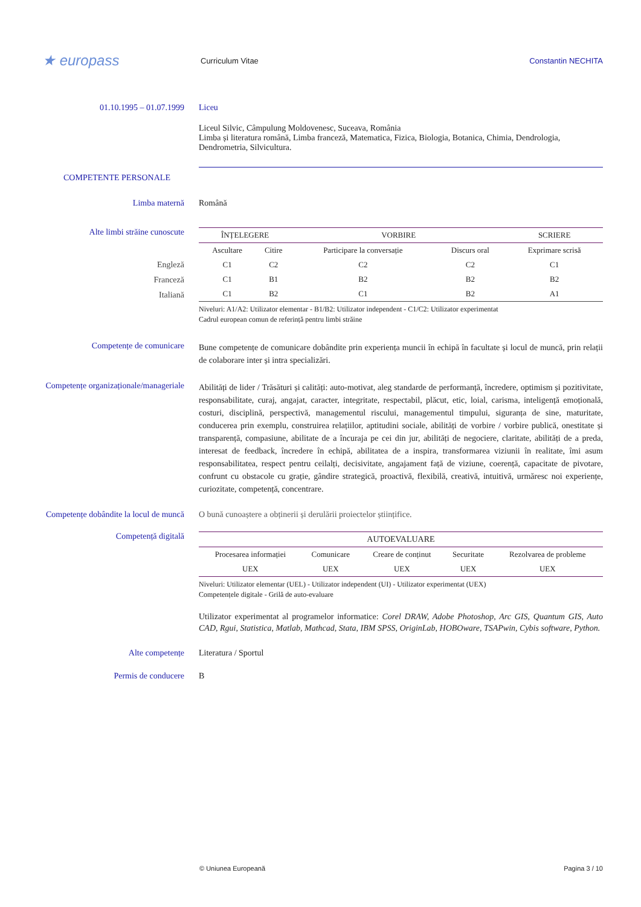★ europass
Curriculum Vitae Constantin NECHITA
01.10.1995 – 01.07.1999 Liceu
Liceul Silvic, Câmpulung Moldovenesc, Suceava, România
Limba și literatura română, Limba franceză, Matematica, Fizica, Biologia, Botanica, Chimia, Dendrologia, Dendrometria, Silvicultura.
COMPETENTE PERSONALE
Limba maternă Română
Alte limbi străine cunoscute
| ÎNȚELEGERE | | VORBIRE | | SCRIERE |
| --- | --- | --- | --- | --- |
| Ascultare | Citire | Participare la conversație | Discurs oral | Exprimare scrisă |
| C1 | C2 | C2 | C2 | C1 |
| C1 | B1 | B2 | B2 | B2 |
| C1 | B2 | C1 | B2 | A1 |
Niveluri: A1/A2: Utilizator elementar - B1/B2: Utilizator independent - C1/C2: Utilizator experimentat
Cadrul european comun de referință pentru limbi străine
Engleză
Franceză
Italiană
Competențe de comunicare
Bune competențe de comunicare dobândite prin experiența muncii în echipă în facultate și locul de muncă, prin relații de colaborare inter și intra specializări.
Competențe organizaționale/manageriale
Abilități de lider / Trăsături și calități: auto-motivat, aleg standarde de performanță, încredere, optimism și pozitivitate, responsabilitate, curaj, angajat, caracter, integritate, respectabil, plăcut, etic, loial, carisma, inteligență emoțională, costuri, disciplină, perspectivă, managementul riscului, managementul timpului, siguranța de sine, maturitate, conducerea prin exemplu, construirea relațiilor, aptitudini sociale, abilități de vorbire / vorbire publică, onestitate și transparență, compasiune, abilitate de a încuraja pe cei din jur, abilități de negociere, claritate, abilități de a preda, interesat de feedback, încredere în echipă, abilitatea de a inspira, transformarea viziunii în realitate, îmi asum responsabilitatea, respect pentru ceilalți, decisivitate, angajament față de viziune, coerență, capacitate de pivotare, confrunt cu obstacole cu grație, gândire strategică, proactivă, flexibilă, creativă, intuitivă, urmăresc noi experiențe, curiozitate, competență, concentrare.
Competențe dobândite la locul de muncă
O bună cunoaștere a obținerii și derulării proiectelor științifice.
Competență digitală
| AUTOEVALUARE | | | | |
| --- | --- | --- | --- | --- |
| Procesarea informației | Comunicare | Creare de conținut | Securitate | Rezolvarea de probleme |
| UEX | UEX | UEX | UEX | UEX |
Niveluri: Utilizator elementar (UEL) - Utilizator independent (UI) - Utilizator experimentat (UEX)
Competențele digitale - Grilă de auto-evaluare
Utilizator experimentat al programelor informatice: Corel DRAW, Adobe Photoshop, Arc GIS, Quantum GIS, Auto CAD, Rgui, Statistica, Matlab, Mathcad, Stata, IBM SPSS, OriginLab, HOBOware, TSAPwin, Cybis software, Python.
Alte competențe Literatura / Sportul
Permis de conducere B
© Uniunea Europeană Pagina 3 / 10